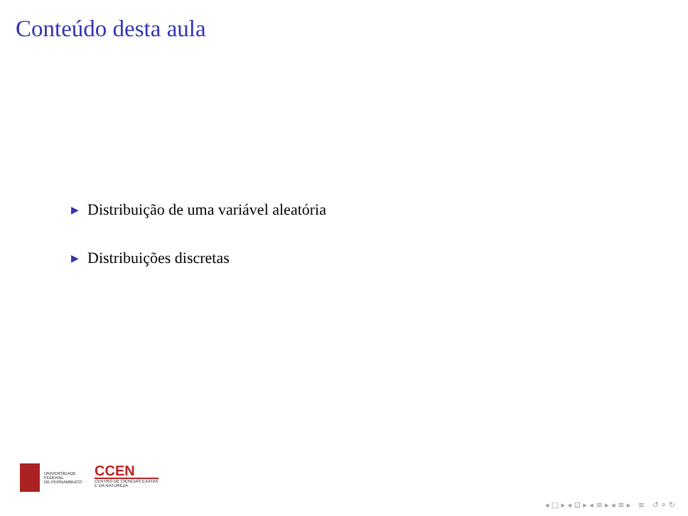Conteúdo desta aula
▶ Distribuição de uma variável aleatória
▶ Distribuições discretas
UNIVERSIDADE
FEDERAL
DE PERNAMBUCO
CCEN
CENTRO DE CIÊNCIAS EXATAS
E DA NATUREZA
◂ □ ▸ ◂ ⊡ ▸ ◂ ≡ ▸ ◂ ≡ ▸ ≡ ↺ ⌕ ↻